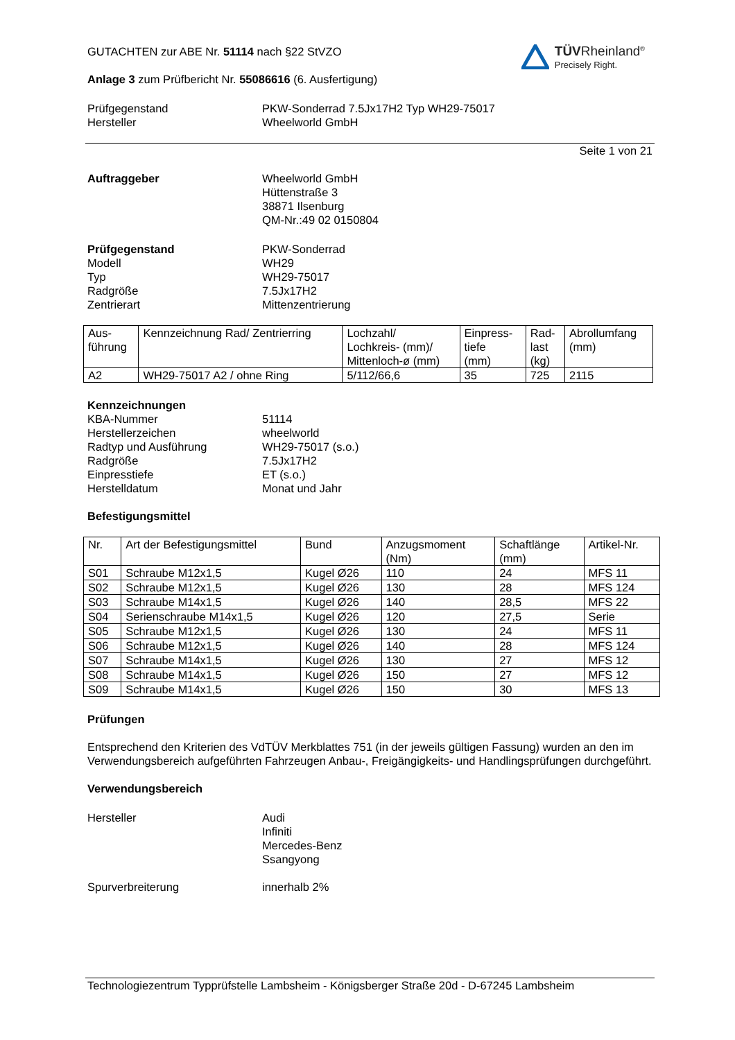TÜVRheinland<sup>®</sup>
Precisely Right.
GUTACHTEN zur ABE Nr. 51114 nach §22 StVZO
Anlage 3 zum Prüfbericht Nr. 55086616 (6. Ausfertigung)
Prüfgegenstand
Hersteller
PKW-Sonderrad 7.5Jx17H2 Typ WH29-75017
Wheelworld GmbH
Seite 1 von 21
Auftraggeber Wheelworld GmbH
Hüttenstraße 3
38871 Ilsenburg
QM-Nr.:49 02 0150804
Prüfgegenstand
Modell
Typ
Radgröße
Zentrierart
PKW-Sonderrad
WH29
WH29-75017
7.5Jx17H2
Mittenzentrierung
| Aus- führung | Kennzeichnung Rad/ Zentrierring | Lochzahl/ Lochkreis- (mm)/ Mittenloch-ø (mm) | Einpress- tiefe (mm) | Rad- last (kg) | Abrollumfang (mm) |
| --- | --- | --- | --- | --- | --- |
| A2 | WH29-75017 A2 / ohne Ring | 5/112/66,6 | 35 | 725 | 2115 |
Kennzeichnungen
KBA-Nummer
Herstellerzeichen
Radtyp und Ausführung
Radgröße
Einpresstiefe
Herstelldatum
51114
wheelworld
WH29-75017 (s.o.)
7.5Jx17H2
ET (s.o.)
Monat und Jahr
Befestigungsmittel
| Nr. | Art der Befestigungsmittel | Bund | Anzugsmoment (Nm) | Schaftlänge (mm) | Artikel-Nr. |
| --- | --- | --- | --- | --- | --- |
| S01 | Schraube M12x1,5 | Kugel Ø26 | 110 | 24 | MFS 11 |
| S02 | Schraube M12x1,5 | Kugel Ø26 | 130 | 28 | MFS 124 |
| S03 | Schraube M14x1,5 | Kugel Ø26 | 140 | 28,5 | MFS 22 |
| S04 | Serienschraube M14x1,5 | Kugel Ø26 | 120 | 27,5 | Serie |
| S05 | Schraube M12x1,5 | Kugel Ø26 | 130 | 24 | MFS 11 |
| S06 | Schraube M12x1,5 | Kugel Ø26 | 140 | 28 | MFS 124 |
| S07 | Schraube M14x1,5 | Kugel Ø26 | 130 | 27 | MFS 12 |
| S08 | Schraube M14x1,5 | Kugel Ø26 | 150 | 27 | MFS 12 |
| S09 | Schraube M14x1,5 | Kugel Ø26 | 150 | 30 | MFS 13 |
Prüfungen
Entsprechend den Kriterien des VdTÜV Merkblattes 751 (in der jeweils gültigen Fassung) wurden an den im Verwendungsbereich aufgeführten Fahrzeugen Anbau-, Freigängigkeits- und Handlingsprüfungen durchgeführt.
Verwendungsbereich
Hersteller Audi
Infiniti
Mercedes-Benz
Ssangyong
Spurverbreiterung innerhalb 2%
Technologiezentrum Typprüfstelle Lambsheim - Königsberger Straße 20d - D-67245 Lambsheim